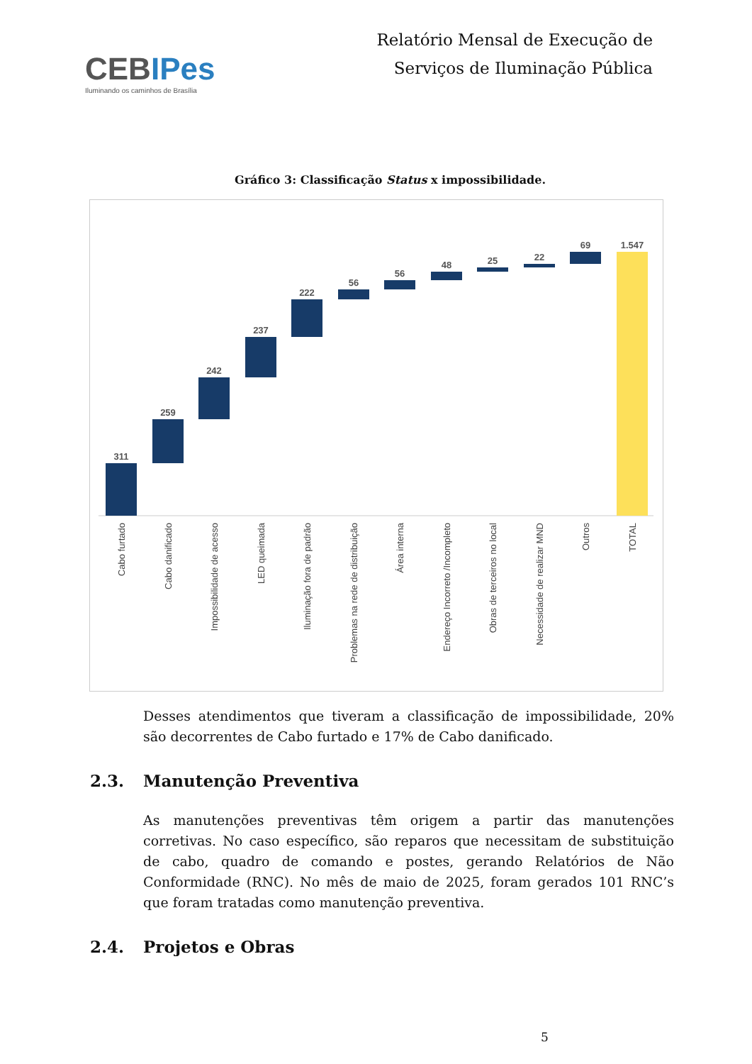CEBIPes
Iluminando os caminhos de Brasília
Relatório Mensal de Execução de
Serviços de Iluminação Pública
Gráfico 3: Classificação Status x impossibilidade.
311
259
242
237
222
56
56
48
25
22
69
1.547
Cabo furtado
Cabo danificado
Impossibilidade de acesso
LED queimada
Iluminação fora de padrão
Problemas na rede de distribuição
Área interna
Endereço Incorreto /Incompleto
Obras de terceiros no local
Necessidade de realizar MND
Outros
TOTAL
Desses atendimentos que tiveram a classificação de impossibilidade, 20% são decorrentes de Cabo furtado e 17% de Cabo danificado.
2.3. Manutenção Preventiva
As manutenções preventivas têm origem a partir das manutenções corretivas. No caso específico, são reparos que necessitam de substituição de cabo, quadro de comando e postes, gerando Relatórios de Não Conformidade (RNC). No mês de maio de 2025, foram gerados 101 RNC’s que foram tratadas como manutenção preventiva.
2.4. Projetos e Obras
5